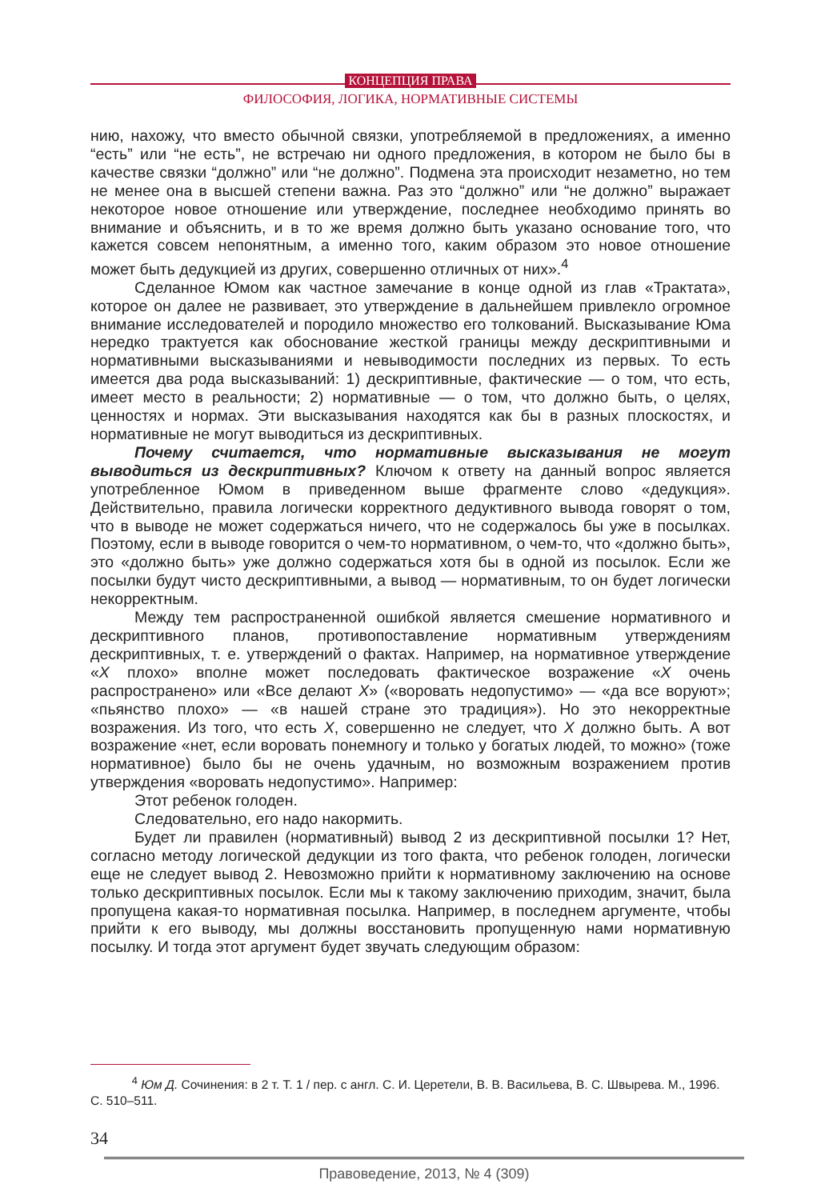КОНЦЕПЦИЯ ПРАВА
ФИЛОСОФИЯ, ЛОГИКА, НОРМАТИВНЫЕ СИСТЕМЫ
нию, нахожу, что вместо обычной связки, употребляемой в предложениях, а именно “есть” или “не есть”, не встречаю ни одного предложения, в котором не было бы в качестве связки “должно” или “не должно”. Подмена эта происходит незаметно, но тем не менее она в высшей степени важна. Раз это “должно” или “не должно” выражает некоторое новое отношение или утверждение, последнее необходимо принять во внимание и объяснить, и в то же время должно быть указано основание того, что кажется совсем непонятным, а именно того, каким образом это новое отношение может быть дедукцией из других, совершенно отличных от них».<sup>4</sup>
Сделанное Юмом как частное замечание в конце одной из глав «Трактата», которое он далее не развивает, это утверждение в дальнейшем привлекло огромное внимание исследователей и породило множество его толкований. Высказывание Юма нередко трактуется как обоснование жесткой границы между дескриптивными и нормативными высказываниями и невыводимости последних из первых. То есть имеется два рода высказываний: 1) дескриптивные, фактические — о том, что есть, имеет место в реальности; 2) нормативные — о том, что должно быть, о целях, ценностях и нормах. Эти высказывания находятся как бы в разных плоскостях, и нормативные не могут выводиться из дескриптивных.
Почему считается, что нормативные высказывания не могут выводиться из дескриптивных? Ключом к ответу на данный вопрос является употребленное Юмом в приведенном выше фрагменте слово «дедукция». Действительно, правила логически корректного дедуктивного вывода говорят о том, что в выводе не может содержаться ничего, что не содержалось бы уже в посылках. Поэтому, если в выводе говорится о чем-то нормативном, о чем-то, что «должно быть», это «должно быть» уже должно содержаться хотя бы в одной из посылок. Если же посылки будут чисто дескриптивными, а вывод — нормативным, то он будет логически некорректным.
Между тем распространенной ошибкой является смешение нормативного и дескриптивного планов, противопоставление нормативным утверждениям дескриптивных, т. е. утверждений о фактах. Например, на нормативное утверждение «X плохо» вполне может последовать фактическое возражение «X очень распространено» или «Все делают X» («воровать недопустимо» — «да все воруют»; «пьянство плохо» — «в нашей стране это традиция»). Но это некорректные возражения. Из того, что есть X, совершенно не следует, что X должно быть. А вот возражение «нет, если воровать понемногу и только у богатых людей, то можно» (тоже нормативное) было бы не очень удачным, но возможным возражением против утверждения «воровать недопустимо». Например:
Этот ребенок голоден.
Следовательно, его надо накормить.
Будет ли правилен (нормативный) вывод 2 из дескриптивной посылки 1? Нет, согласно методу логической дедукции из того факта, что ребенок голоден, логически еще не следует вывод 2. Невозможно прийти к нормативному заключению на основе только дескриптивных посылок. Если мы к такому заключению приходим, значит, была пропущена какая-то нормативная посылка. Например, в последнем аргументе, чтобы прийти к его выводу, мы должны восстановить пропущенную нами нормативную посылку. И тогда этот аргумент будет звучать следующим образом:
<sup>4</sup> Юм Д. Сочинения: в 2 т. Т. 1 / пер. с англ. С. И. Церетели, В. В. Васильева, В. С. Швырева. М., 1996. С. 510–511.
34
Правоведение, 2013, № 4 (309)